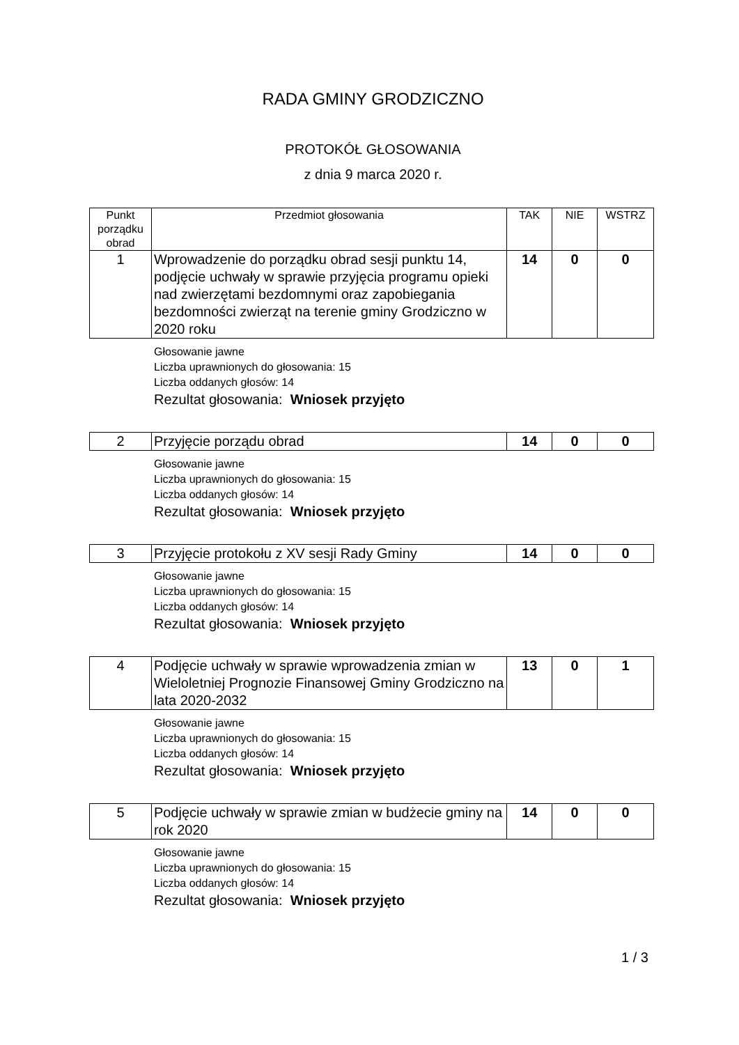RADA GMINY GRODZICZNO
PROTOKÓŁ GŁOSOWANIA
z dnia 9 marca 2020 r.
| Punkt porządku obrad | Przedmiot głosowania | TAK | NIE | WSTRZ |
| 1 | Wprowadzenie do porządku obrad sesji punktu 14, podjęcie uchwały w sprawie przyjęcia programu opieki nad zwierzętami bezdomnymi oraz zapobiegania bezdomności zwierząt na terenie gminy Grodziczno w 2020 roku | 14 | 0 | 0 |
Głosowanie jawne
Liczba uprawnionych do głosowania: 15
Liczba oddanych głosów: 14
Rezultat głosowania: Wniosek przyjęto
| 2 | Przyjęcie porządu obrad | 14 | 0 | 0 |
Głosowanie jawne
Liczba uprawnionych do głosowania: 15
Liczba oddanych głosów: 14
Rezultat głosowania: Wniosek przyjęto
| 3 | Przyjęcie protokołu z XV sesji Rady Gminy | 14 | 0 | 0 |
Głosowanie jawne
Liczba uprawnionych do głosowania: 15
Liczba oddanych głosów: 14
Rezultat głosowania: Wniosek przyjęto
| 4 | Podjęcie uchwały w sprawie wprowadzenia zmian w Wieloletniej Prognozie Finansowej Gminy Grodziczno na lata 2020-2032 | 13 | 0 | 1 |
Głosowanie jawne
Liczba uprawnionych do głosowania: 15
Liczba oddanych głosów: 14
Rezultat głosowania: Wniosek przyjęto
| 5 | Podjęcie uchwały w sprawie zmian w budżecie gminy na rok 2020 | 14 | 0 | 0 |
Głosowanie jawne
Liczba uprawnionych do głosowania: 15
Liczba oddanych głosów: 14
Rezultat głosowania: Wniosek przyjęto
1 / 3